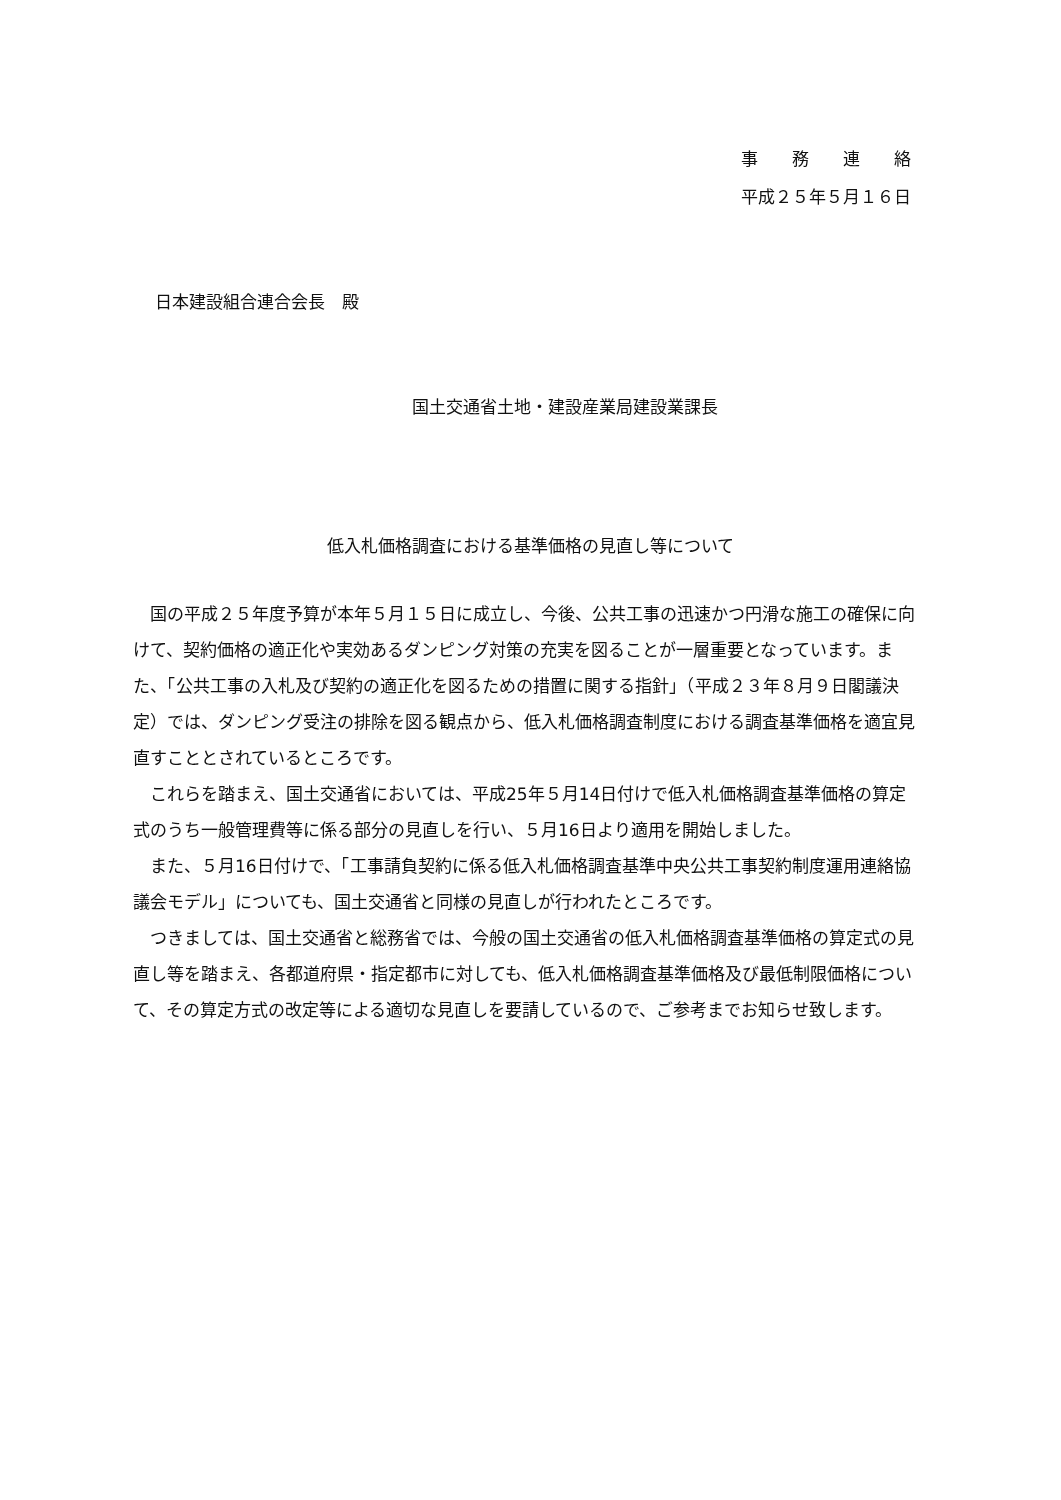事　　務　　連　　絡
平成２５年５月１６日
日本建設組合連合会長　殿
国土交通省土地・建設産業局建設業課長
低入札価格調査における基準価格の見直し等について
国の平成２５年度予算が本年５月１５日に成立し、今後、公共工事の迅速かつ円滑な施工の確保に向けて、契約価格の適正化や実効あるダンピング対策の充実を図ることが一層重要となっています。また、「公共工事の入札及び契約の適正化を図るための措置に関する指針」（平成２３年８月９日閣議決定）では、ダンピング受注の排除を図る観点から、低入札価格調査制度における調査基準価格を適宜見直すこととされているところです。
これらを踏まえ、国土交通省においては、平成25年５月14日付けで低入札価格調査基準価格の算定式のうち一般管理費等に係る部分の見直しを行い、５月16日より適用を開始しました。
また、５月16日付けで、「工事請負契約に係る低入札価格調査基準中央公共工事契約制度運用連絡協議会モデル」についても、国土交通省と同様の見直しが行われたところです。
つきましては、国土交通省と総務省では、今般の国土交通省の低入札価格調査基準価格の算定式の見直し等を踏まえ、各都道府県・指定都市に対しても、低入札価格調査基準価格及び最低制限価格について、その算定方式の改定等による適切な見直しを要請しているので、ご参考までお知らせ致します。